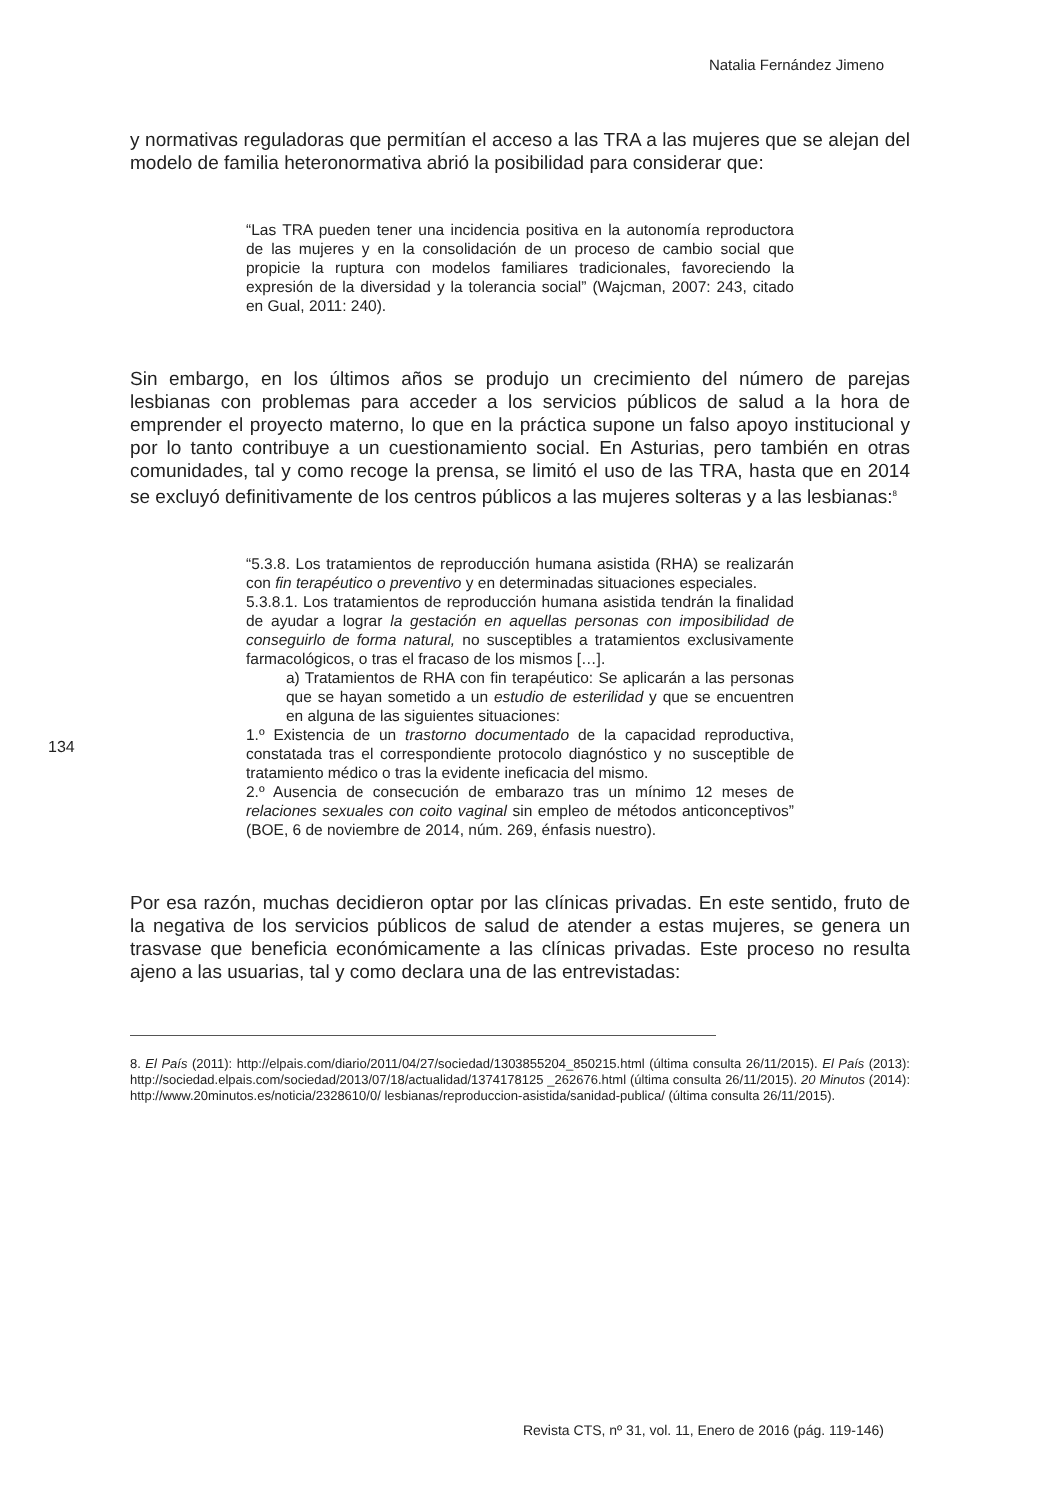Natalia Fernández Jimeno
134
y normativas reguladoras que permitían el acceso a las TRA a las mujeres que se alejan del modelo de familia heteronormativa abrió la posibilidad para considerar que:
“Las TRA pueden tener una incidencia positiva en la autonomía reproductora de las mujeres y en la consolidación de un proceso de cambio social que propicie la ruptura con modelos familiares tradicionales, favoreciendo la expresión de la diversidad y la tolerancia social” (Wajcman, 2007: 243, citado en Gual, 2011: 240).
Sin embargo, en los últimos años se produjo un crecimiento del número de parejas lesbianas con problemas para acceder a los servicios públicos de salud a la hora de emprender el proyecto materno, lo que en la práctica supone un falso apoyo institucional y por lo tanto contribuye a un cuestionamiento social. En Asturias, pero también en otras comunidades, tal y como recoge la prensa, se limitó el uso de las TRA, hasta que en 2014 se excluyó definitivamente de los centros públicos a las mujeres solteras y a las lesbianas:<sup>8</sup>
“5.3.8. Los tratamientos de reproducción humana asistida (RHA) se realizarán con fin terapéutico o preventivo y en determinadas situaciones especiales.
5.3.8.1. Los tratamientos de reproducción humana asistida tendrán la finalidad de ayudar a lograr la gestación en aquellas personas con imposibilidad de conseguirlo de forma natural, no susceptibles a tratamientos exclusivamente farmacológicos, o tras el fracaso de los mismos […].
a) Tratamientos de RHA con fin terapéutico: Se aplicarán a las personas que se hayan sometido a un estudio de esterilidad y que se encuentren en alguna de las siguientes situaciones:
1.º Existencia de un trastorno documentado de la capacidad reproductiva, constatada tras el correspondiente protocolo diagnóstico y no susceptible de tratamiento médico o tras la evidente ineficacia del mismo.
2.º Ausencia de consecución de embarazo tras un mínimo 12 meses de relaciones sexuales con coito vaginal sin empleo de métodos anticonceptivos” (BOE, 6 de noviembre de 2014, núm. 269, énfasis nuestro).
Por esa razón, muchas decidieron optar por las clínicas privadas. En este sentido, fruto de la negativa de los servicios públicos de salud de atender a estas mujeres, se genera un trasvase que beneficia económicamente a las clínicas privadas. Este proceso no resulta ajeno a las usuarias, tal y como declara una de las entrevistadas:
8. El País (2011): http://elpais.com/diario/2011/04/27/sociedad/1303855204_850215.html (última consulta 26/11/2015). El País (2013): http://sociedad.elpais.com/sociedad/2013/07/18/actualidad/1374178125 _262676.html (última consulta 26/11/2015). 20 Minutos (2014): http://www.20minutos.es/noticia/2328610/0/ lesbianas/reproduccion-asistida/sanidad-publica/ (última consulta 26/11/2015).
Revista CTS, nº 31, vol. 11, Enero de 2016 (pág. 119-146)